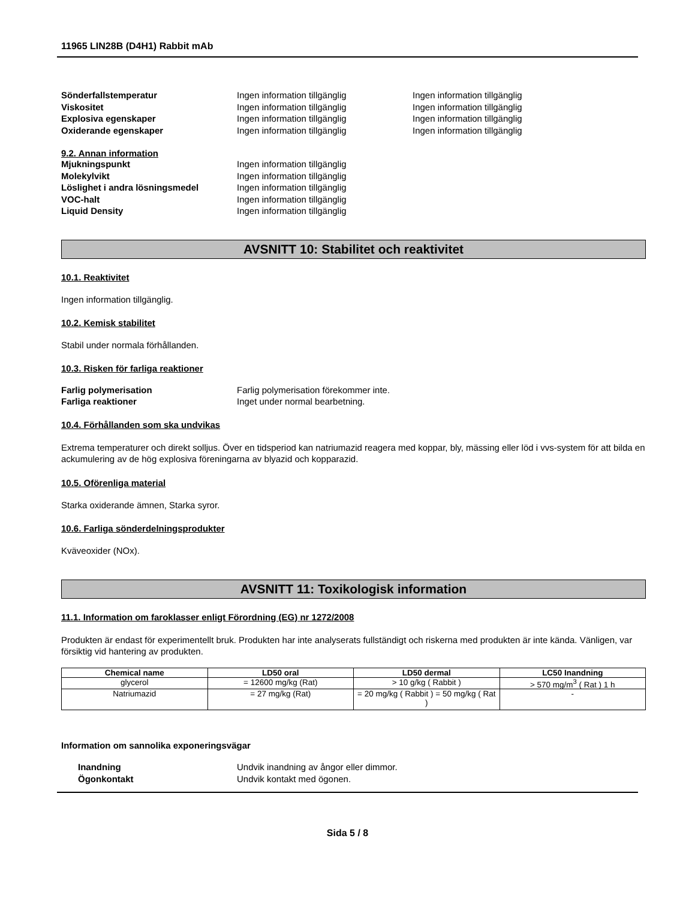11965 LIN28B (D4H1) Rabbit mAb
Sönderfallstemperatur Ingen information tillgänglig Ingen information tillgänglig
Viskositet Ingen information tillgänglig Ingen information tillgänglig
Explosiva egenskaper Ingen information tillgänglig Ingen information tillgänglig
Oxiderande egenskaper Ingen information tillgänglig Ingen information tillgänglig
9.2. Annan information
Mjukningspunkt Ingen information tillgänglig
Molekylvikt Ingen information tillgänglig
Löslighet i andra lösningsmedel Ingen information tillgänglig
VOC-halt Ingen information tillgänglig
Liquid Density Ingen information tillgänglig
AVSNITT 10: Stabilitet och reaktivitet
10.1. Reaktivitet
Ingen information tillgänglig.
10.2. Kemisk stabilitet
Stabil under normala förhållanden.
10.3. Risken för farliga reaktioner
Farlig polymerisation Farlig polymerisation förekommer inte.
Farliga reaktioner Inget under normal bearbetning.
10.4. Förhållanden som ska undvikas
Extrema temperaturer och direkt solljus. Över en tidsperiod kan natriumazid reagera med koppar, bly, mässing eller löd i vvs-system för att bilda en ackumulering av de hög explosiva föreningarna av blyazid och kopparazid.
10.5. Oförenliga material
Starka oxiderande ämnen, Starka syror.
10.6. Farliga sönderdelningsprodukter
Kväveoxider (NOx).
AVSNITT 11: Toxikologisk information
11.1. Information om faroklasser enligt Förordning (EG) nr 1272/2008
Produkten är endast för experimentellt bruk. Produkten har inte analyserats fullständigt och riskerna med produkten är inte kända. Vänligen, var försiktig vid hantering av produkten.
| Chemical name | LD50 oral | LD50 dermal | LC50 Inandning |
| --- | --- | --- | --- |
| glycerol | = 12600 mg/kg (Rat) | > 10 g/kg ( Rabbit ) | > 570 mg/m<sup>3</sup> ( Rat ) 1 h |
| Natriumazid | = 27 mg/kg (Rat) | = 20 mg/kg ( Rabbit ) = 50 mg/kg ( Rat ) | - |
Information om sannolika exponeringsvägar
Inandning Undvik inandning av ångor eller dimmor.
Ögonkontakt Undvik kontakt med ögonen.
Sida 5 / 8